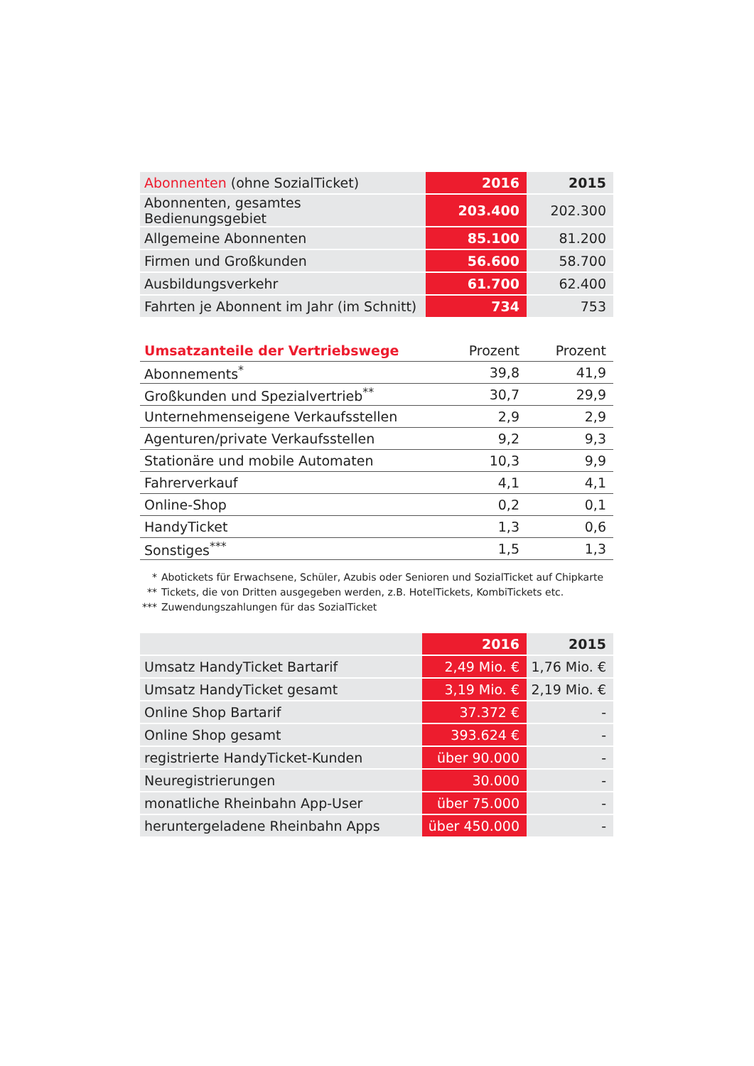| Abonnenten (ohne SozialTicket) | 2016 | 2015 |
| --- | --- | --- |
| Abonnenten, gesamtes Bedienungsgebiet | 203.400 | 202.300 |
| Allgemeine Abonnenten | 85.100 | 81.200 |
| Firmen und Großkunden | 56.600 | 58.700 |
| Ausbildungsverkehr | 61.700 | 62.400 |
| Fahrten je Abonnent im Jahr (im Schnitt) | 734 | 753 |
| Umsatzanteile der Vertriebswege | Prozent | Prozent |
| --- | --- | --- |
| Abonnements<sup>*</sup> | 39,8 | 41,9 |
| Großkunden und Spezialvertrieb<sup>**</sup> | 30,7 | 29,9 |
| Unternehmenseigene Verkaufsstellen | 2,9 | 2,9 |
| Agenturen/private Verkaufsstellen | 9,2 | 9,3 |
| Stationäre und mobile Automaten | 10,3 | 9,9 |
| Fahrerverkauf | 4,1 | 4,1 |
| Online-Shop | 0,2 | 0,1 |
| HandyTicket | 1,3 | 0,6 |
| Sonstiges<sup>***</sup> | 1,5 | 1,3 |
* Abotickets für Erwachsene, Schüler, Azubis oder Senioren und SozialTicket auf Chipkarte
** Tickets, die von Dritten ausgegeben werden, z.B. HotelTickets, KombiTickets etc.
*** Zuwendungszahlungen für das SozialTicket
| | 2016 | 2015 |
| --- | --- | --- |
| Umsatz HandyTicket Bartarif | 2,49 Mio. € | 1,76 Mio. € |
| Umsatz HandyTicket gesamt | 3,19 Mio. € | 2,19 Mio. € |
| Online Shop Bartarif | 37.372 € | - |
| Online Shop gesamt | 393.624 € | - |
| registrierte HandyTicket-Kunden | über 90.000 | - |
| Neuregistrierungen | 30.000 | - |
| monatliche Rheinbahn App-User | über 75.000 | - |
| heruntergeladene Rheinbahn Apps | über 450.000 | - |